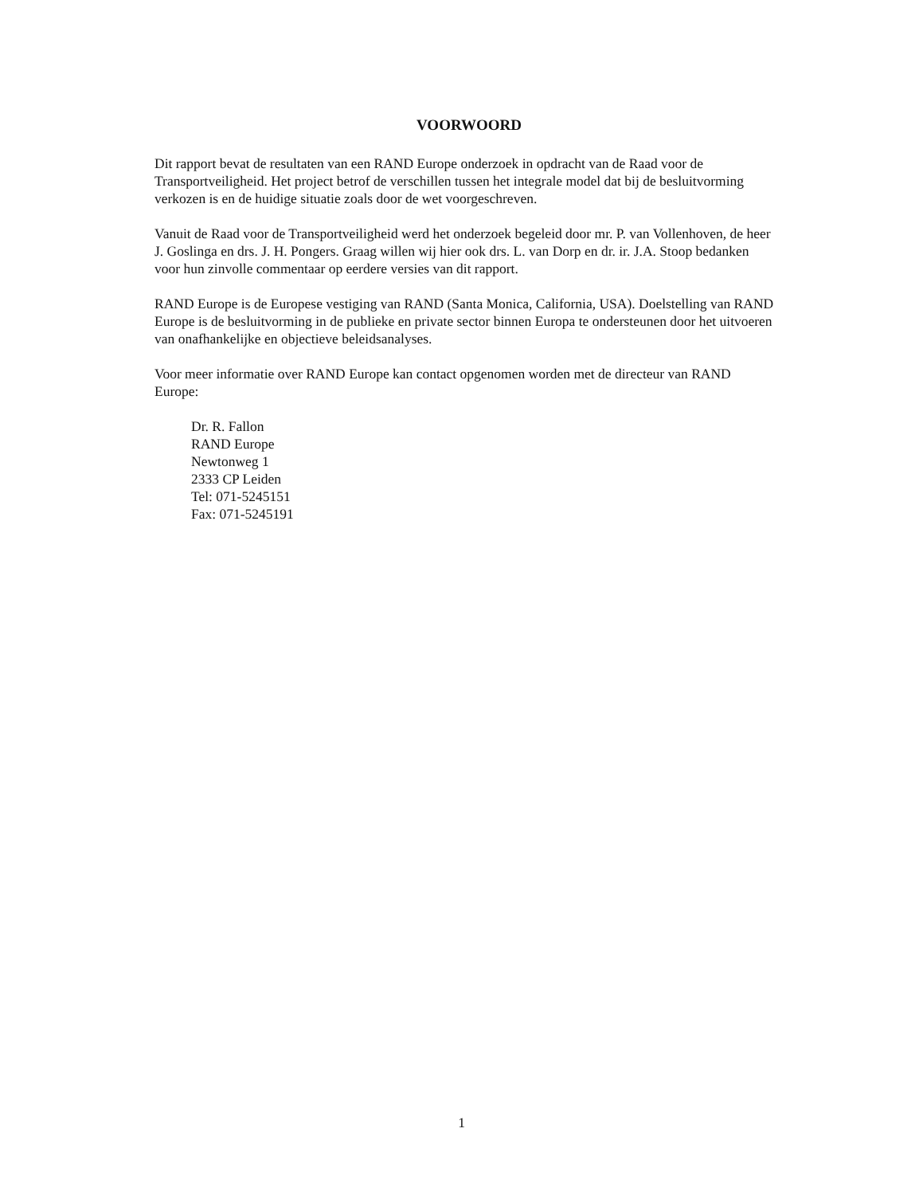VOORWOORD
Dit rapport bevat de resultaten van een RAND Europe onderzoek in opdracht van de Raad voor de Transportveiligheid. Het project betrof de verschillen tussen het integrale model dat bij de besluitvorming verkozen is en de huidige situatie zoals door de wet voorgeschreven.
Vanuit de Raad voor de Transportveiligheid werd het onderzoek begeleid door mr. P. van Vollenhoven, de heer J. Goslinga en drs. J. H. Pongers. Graag willen wij hier ook drs. L. van Dorp en dr. ir. J.A. Stoop bedanken voor hun zinvolle commentaar op eerdere versies van dit rapport.
RAND Europe is de Europese vestiging van RAND (Santa Monica, California, USA). Doelstelling van RAND Europe is de besluitvorming in de publieke en private sector binnen Europa te ondersteunen door het uitvoeren van onafhankelijke en objectieve beleidsanalyses.
Voor meer informatie over RAND Europe kan contact opgenomen worden met de directeur van RAND Europe:
Dr. R. Fallon
RAND Europe
Newtonweg 1
2333 CP Leiden
Tel: 071-5245151
Fax: 071-5245191
1